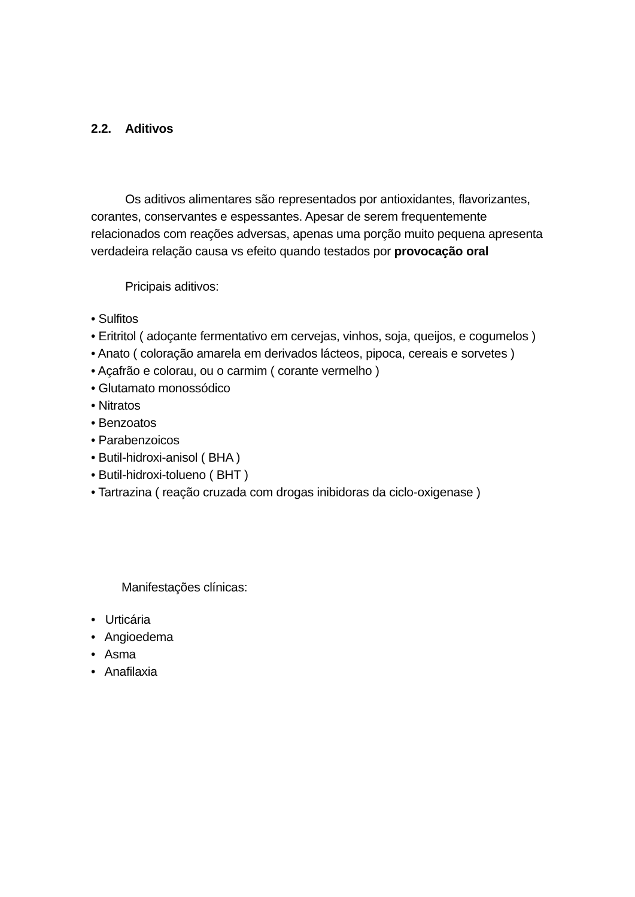2.2. Aditivos
Os aditivos alimentares são representados por antioxidantes, flavorizantes, corantes, conservantes e espessantes. Apesar de serem frequentemente relacionados com reações adversas, apenas uma porção muito pequena apresenta verdadeira relação causa vs efeito quando testados por provocação oral
Pricipais aditivos:
• Sulfitos
• Eritritol ( adoçante fermentativo em cervejas, vinhos, soja, queijos, e cogumelos )
• Anato ( coloração amarela em derivados lácteos, pipoca, cereais e sorvetes )
• Açafrão e colorau, ou o carmim ( corante vermelho )
• Glutamato monossódico
• Nitratos
• Benzoatos
• Parabenzoicos
• Butil-hidroxi-anisol ( BHA )
• Butil-hidroxi-tolueno ( BHT )
• Tartrazina ( reação cruzada com drogas inibidoras da ciclo-oxigenase )
Manifestações clínicas:
• Urticária
• Angioedema
• Asma
• Anafilaxia